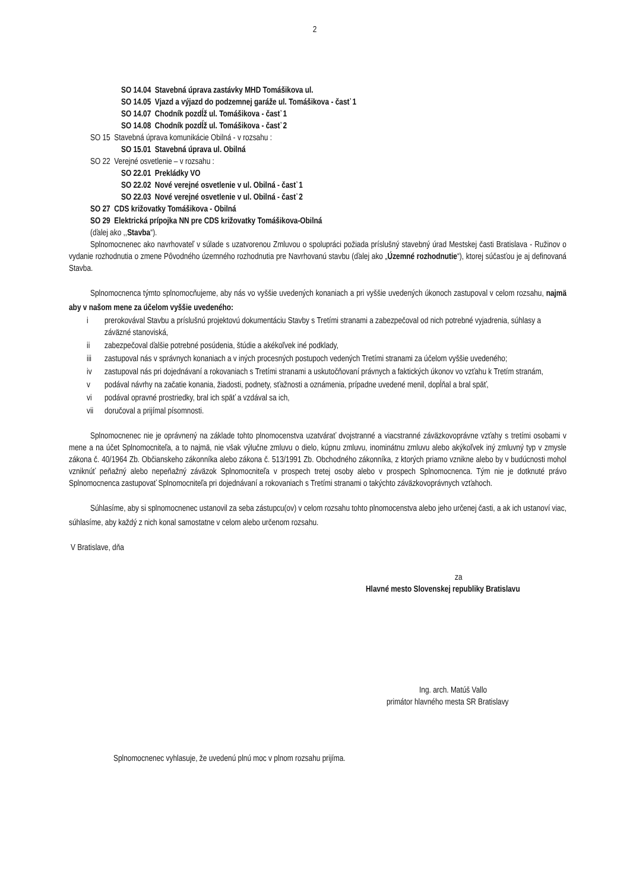2
SO 14.04 Stavebná úprava zastávky MHD Tomášikova ul.
SO 14.05 Vjazd a výjazd do podzemnej garáže ul. Tomášikova - časť 1
SO 14.07 Chodník pozdĺž ul. Tomášikova - časť 1
SO 14.08 Chodník pozdĺž ul. Tomášikova - časť 2
SO 15 Stavebná úprava komunikácie Obilná - v rozsahu :
SO 15.01 Stavebná úprava ul. Obilná
SO 22 Verejné osvetlenie – v rozsahu :
SO 22.01 Prekládky VO
SO 22.02 Nové verejné osvetlenie v ul. Obilná - časť 1
SO 22.03 Nové verejné osvetlenie v ul. Obilná - časť 2
SO 27 CDS križovatky Tomášikova - Obilná
SO 29 Elektrická prípojka NN pre CDS križovatky Tomášikova-Obilná
(ďalej ako ,,Stavba“).
Splnomocnenec ako navrhovateľ v súlade s uzatvorenou Zmluvou o spolupráci požiada príslušný stavebný úrad Mestskej časti Bratislava - Ružinov o vydanie rozhodnutia o zmene Pôvodného územného rozhodnutia pre Navrhovanú stavbu (ďalej ako „Územné rozhodnutie“), ktorej súčasťou je aj definovaná Stavba.
Splnomocnenca týmto splnomocňujeme, aby nás vo vyššie uvedených konaniach a pri vyššie uvedených úkonoch zastupoval v celom rozsahu, najmä aby v našom mene za účelom vyššie uvedeného:
i prerokovával Stavbu a príslušnú projektovú dokumentáciu Stavby s Tretími stranami a zabezpečoval od nich potrebné vyjadrenia, súhlasy a záväzné stanoviská,
ii zabezpečoval ďalšie potrebné posúdenia, štúdie a akékoľvek iné podklady,
iii zastupoval nás v správnych konaniach a v iných procesných postupoch vedených Tretími stranami za účelom vyššie uvedeného;
iv zastupoval nás pri dojednávaní a rokovaniach s Tretími stranami a uskutočňovaní právnych a faktických úkonov vo vzťahu k Tretím stranám,
v podával návrhy na začatie konania, žiadosti, podnety, sťažnosti a oznámenia, prípadne uvedené menil, dopĺňal a bral späť,
vi podával opravné prostriedky, bral ich späť a vzdával sa ich,
vii doručoval a prijímal písomnosti.
Splnomocnenec nie je oprávnený na základe tohto plnomocenstva uzatvárať dvojstranné a viacstranné záväzkovoprávne vzťahy s tretími osobami v mene a na účet Splnomocniteľa, a to najmä, nie však výlučne zmluvu o dielo, kúpnu zmluvu, inominátnu zmluvu alebo akýkoľvek iný zmluvný typ v zmysle zákona č. 40/1964 Zb. Občianskeho zákonníka alebo zákona č. 513/1991 Zb. Obchodného zákonníka, z ktorých priamo vznikne alebo by v budúcnosti mohol vzniknúť peňažný alebo nepeňažný záväzok Splnomocniteľa v prospech tretej osoby alebo v prospech Splnomocnenca. Tým nie je dotknuté právo Splnomocnenca zastupovať Splnomocniteľa pri dojednávaní a rokovaniach s Tretími stranami o takýchto záväzkovoprávnych vzťahoch.
Súhlasíme, aby si splnomocnenec ustanovil za seba zástupcu(ov) v celom rozsahu tohto plnomocenstva alebo jeho určenej časti, a ak ich ustanoví viac, súhlasíme, aby každý z nich konal samostatne v celom alebo určenom rozsahu.
V Bratislave, dňa
za
Hlavné mesto Slovenskej republiky Bratislavu
Ing. arch. Matúš Vallo
primátor hlavného mesta SR Bratislavy
Splnomocnenec vyhlasuje, že uvedenú plnú moc v plnom rozsahu prijíma.